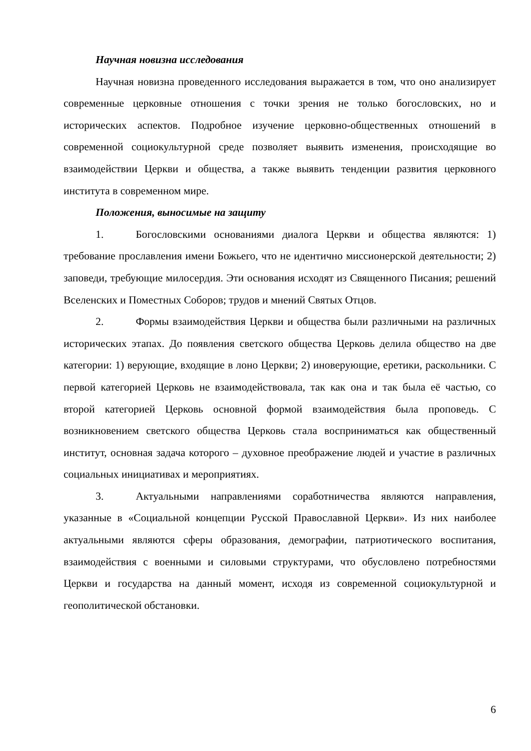Научная новизна исследования
Научная новизна проведенного исследования выражается в том, что оно анализирует современные церковные отношения с точки зрения не только богословских, но и исторических аспектов. Подробное изучение церковно-общественных отношений в современной социокультурной среде позволяет выявить изменения, происходящие во взаимодействии Церкви и общества, а также выявить тенденции развития церковного института в современном мире.
Положения, выносимые на защиту
1. Богословскими основаниями диалога Церкви и общества являются: 1) требование прославления имени Божьего, что не идентично миссионерской деятельности; 2) заповеди, требующие милосердия. Эти основания исходят из Священного Писания; решений Вселенских и Поместных Соборов; трудов и мнений Святых Отцов.
2. Формы взаимодействия Церкви и общества были различными на различных исторических этапах. До появления светского общества Церковь делила общество на две категории: 1) верующие, входящие в лоно Церкви; 2) иноверующие, еретики, раскольники. С первой категорией Церковь не взаимодействовала, так как она и так была её частью, со второй категорией Церковь основной формой взаимодействия была проповедь. С возникновением светского общества Церковь стала восприниматься как общественный институт, основная задача которого – духовное преображение людей и участие в различных социальных инициативах и мероприятиях.
3. Актуальными направлениями соработничества являются направления, указанные в «Социальной концепции Русской Православной Церкви». Из них наиболее актуальными являются сферы образования, демографии, патриотического воспитания, взаимодействия с военными и силовыми структурами, что обусловлено потребностями Церкви и государства на данный момент, исходя из современной социокультурной и геополитической обстановки.
6